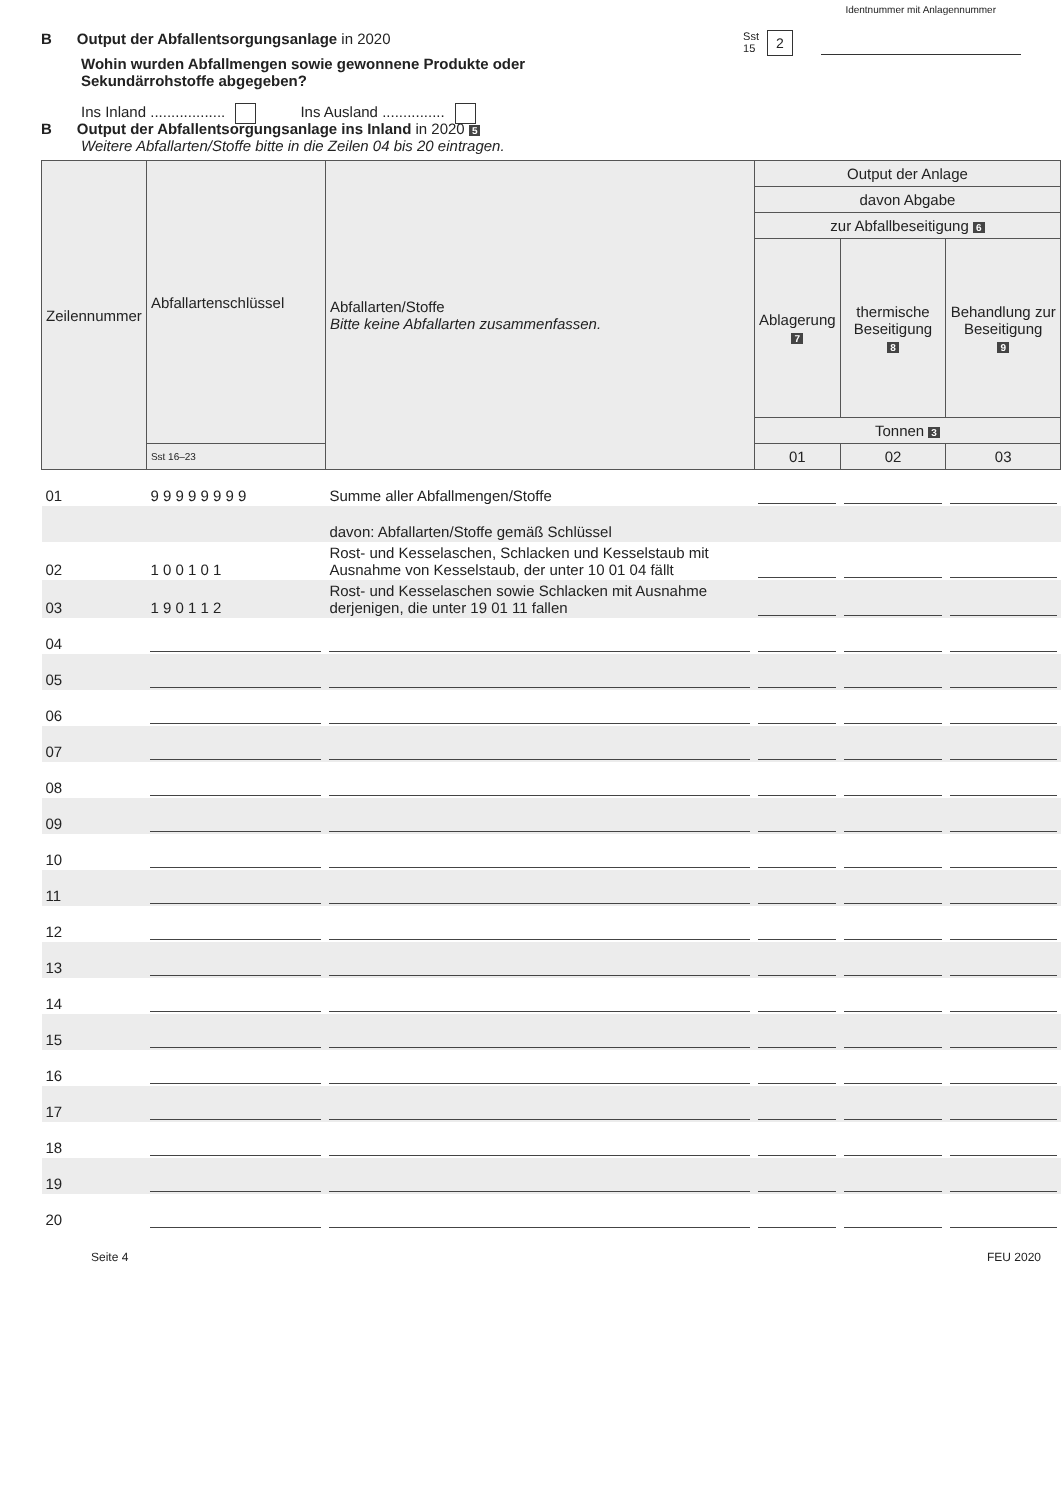B Output der Abfallentsorgungsanlage in 2020
Wohin wurden Abfallmengen sowie gewonnene Produkte oder
Sekundärrohstoffe abgegeben?
Ins Inland .................. Ins Ausland ...............
Sst
15 2
Identnummer mit Anlagennummer
B Output der Abfallentsorgungsanlage ins Inland in 2020 5
Weitere Abfallarten/Stoffe bitte in die Zeilen 04 bis 20 eintragen.
| Zeilennummer | Abfallartenschlüssel | Abfallarten/Stoffe Bitte keine Abfallarten zusammenfassen. | Output der Anlage | | |
| --- | --- | --- | --- | --- | --- |
| | | | davon Abgabe | | |
| | | | zur Abfallbeseitigung 6 | | |
| | | | Ablagerung 7 | thermische Beseitigung 8 | Behandlung zur Beseitigung 9 |
| | | | Tonnen 3 | | |
| | Sst 16–23 | | 01 | 02 | 03 |
| 01 | 9 9 9 9 9 9 9 9 | Summe aller Abfallmengen/Stoffe | | | |
| | | davon: Abfallarten/Stoffe gemäß Schlüssel | | | |
| 02 | 1 0 0 1 0 1 | Rost- und Kesselaschen, Schlacken und Kesselstaub mit Ausnahme von Kesselstaub, der unter 10 01 04 fällt | | | |
| 03 | 1 9 0 1 1 2 | Rost- und Kesselaschen sowie Schlacken mit Ausnahme derjenigen, die unter 19 01 11 fallen | | | |
| 04 | | | | | |
| 05 | | | | | |
| 06 | | | | | |
| 07 | | | | | |
| 08 | | | | | |
| 09 | | | | | |
| 10 | | | | | |
| 11 | | | | | |
| 12 | | | | | |
| 13 | | | | | |
| 14 | | | | | |
| 15 | | | | | |
| 16 | | | | | |
| 17 | | | | | |
| 18 | | | | | |
| 19 | | | | | |
| 20 | | | | | |
Seite 4 FEU 2020